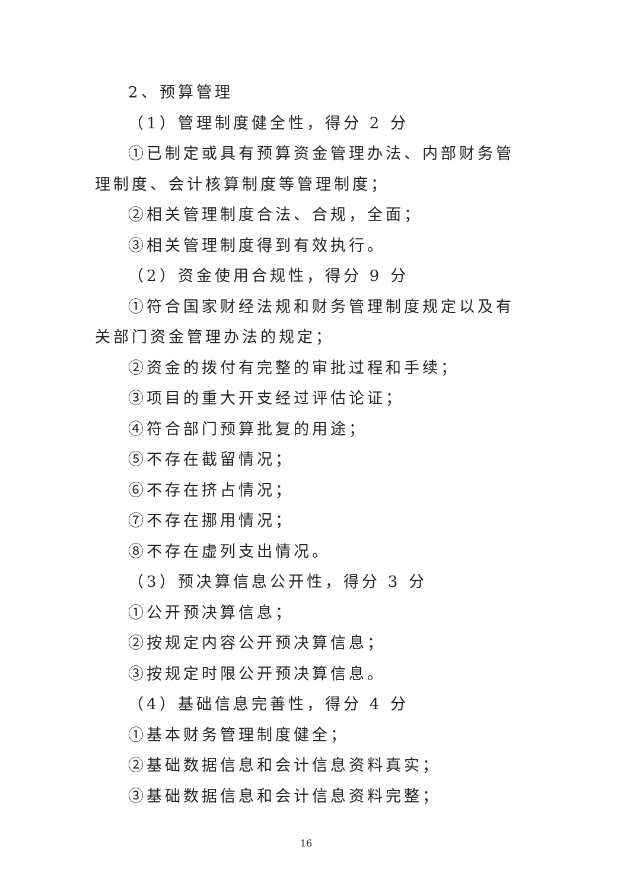2、预算管理
（1）管理制度健全性，得分 2 分
①已制定或具有预算资金管理办法、内部财务管理制度、会计核算制度等管理制度；
②相关管理制度合法、合规，全面；
③相关管理制度得到有效执行。
（2）资金使用合规性，得分 9 分
①符合国家财经法规和财务管理制度规定以及有关部门资金管理办法的规定；
②资金的拨付有完整的审批过程和手续；
③项目的重大开支经过评估论证；
④符合部门预算批复的用途；
⑤不存在截留情况；
⑥不存在挤占情况；
⑦不存在挪用情况；
⑧不存在虚列支出情况。
（3）预决算信息公开性，得分 3 分
①公开预决算信息；
②按规定内容公开预决算信息；
③按规定时限公开预决算信息。
（4）基础信息完善性，得分 4 分
①基本财务管理制度健全；
②基础数据信息和会计信息资料真实；
③基础数据信息和会计信息资料完整；
16